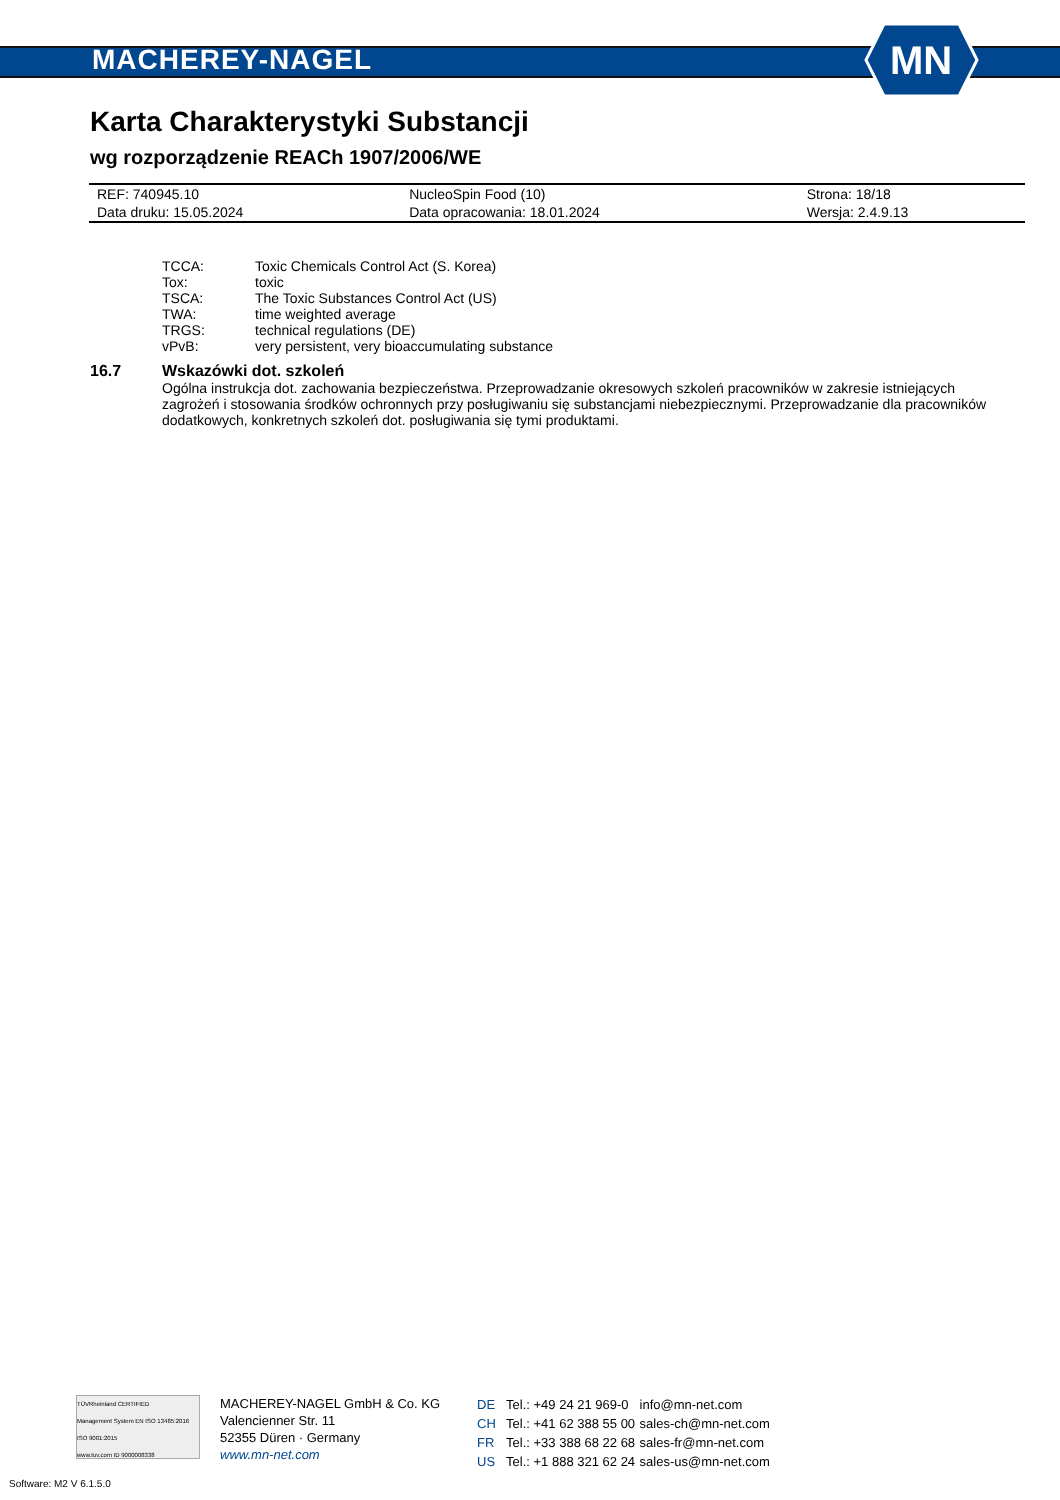MACHEREY-NAGEL
MN
Karta Charakterystyki Substancji
wg rozporządzenie REACh 1907/2006/WE
| REF: 740945.10 | NucleoSpin Food (10) | Strona: 18/18 |
| Data druku: 15.05.2024 | Data opracowania: 18.01.2024 | Wersja: 2.4.9.13 |
| TCCA: | Toxic Chemicals Control Act (S. Korea) |
| Tox: | toxic |
| TSCA: | The Toxic Substances Control Act (US) |
| TWA: | time weighted average |
| TRGS: | technical regulations (DE) |
| vPvB: | very persistent, very bioaccumulating substance |
16.7 Wskazówki dot. szkoleń
Ogólna instrukcja dot. zachowania bezpieczeństwa. Przeprowadzanie okresowych szkoleń pracowników w zakresie istniejących zagrożeń i stosowania środków ochronnych przy posługiwaniu się substancjami niebezpiecznymi. Przeprowadzanie dla pracowników dodatkowych, konkretnych szkoleń dot. posługiwania się tymi produktami.
TÜVRheinland CERTIFIED
Management System EN ISO 13485:2016 ISO 9001:2015
www.tuv.com ID 9000008338
MACHEREY-NAGEL GmbH & Co. KG
Valencienner Str. 11
52355 Düren · Germany
www.mn-net.com
| DE | Tel.: +49 24 21 969-0 | info@mn-net.com |
| CH | Tel.: +41 62 388 55 00 | sales-ch@mn-net.com |
| FR | Tel.: +33 388 68 22 68 | sales-fr@mn-net.com |
| US | Tel.: +1 888 321 62 24 | sales-us@mn-net.com |
Software: M2 V 6.1.5.0